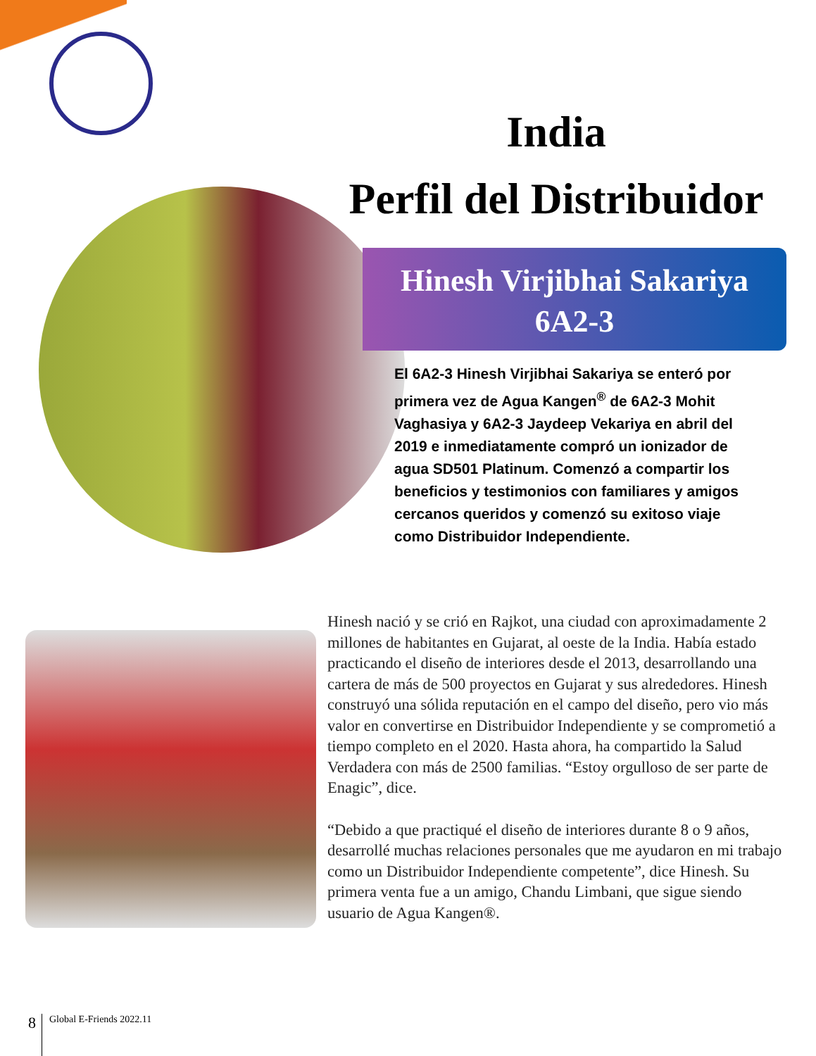India
Perfil del Distribuidor
Hinesh Virjibhai Sakariya
6A2-3
El 6A2-3 Hinesh Virjibhai Sakariya se enteró por primera vez de Agua Kangen<sup>®</sup> de 6A2-3 Mohit Vaghasiya y 6A2-3 Jaydeep Vekariya en abril del 2019 e inmediatamente compró un ionizador de agua SD501 Platinum. Comenzó a compartir los beneficios y testimonios con familiares y amigos cercanos queridos y comenzó su exitoso viaje como Distribuidor Independiente.
Hinesh nació y se crió en Rajkot, una ciudad con aproximadamente 2 millones de habitantes en Gujarat, al oeste de la India. Había estado practicando el diseño de interiores desde el 2013, desarrollando una cartera de más de 500 proyectos en Gujarat y sus alrededores. Hinesh construyó una sólida reputación en el campo del diseño, pero vio más valor en convertirse en Distribuidor Independiente y se comprometió a tiempo completo en el 2020. Hasta ahora, ha compartido la Salud Verdadera con más de 2500 familias. “Estoy orgulloso de ser parte de Enagic”, dice.
“Debido a que practiqué el diseño de interiores durante 8 o 9 años, desarrollé muchas relaciones personales que me ayudaron en mi trabajo como un Distribuidor Independiente competente”, dice Hinesh. Su primera venta fue a un amigo, Chandu Limbani, que sigue siendo usuario de Agua Kangen®.
8 Global E-Friends 2022.11